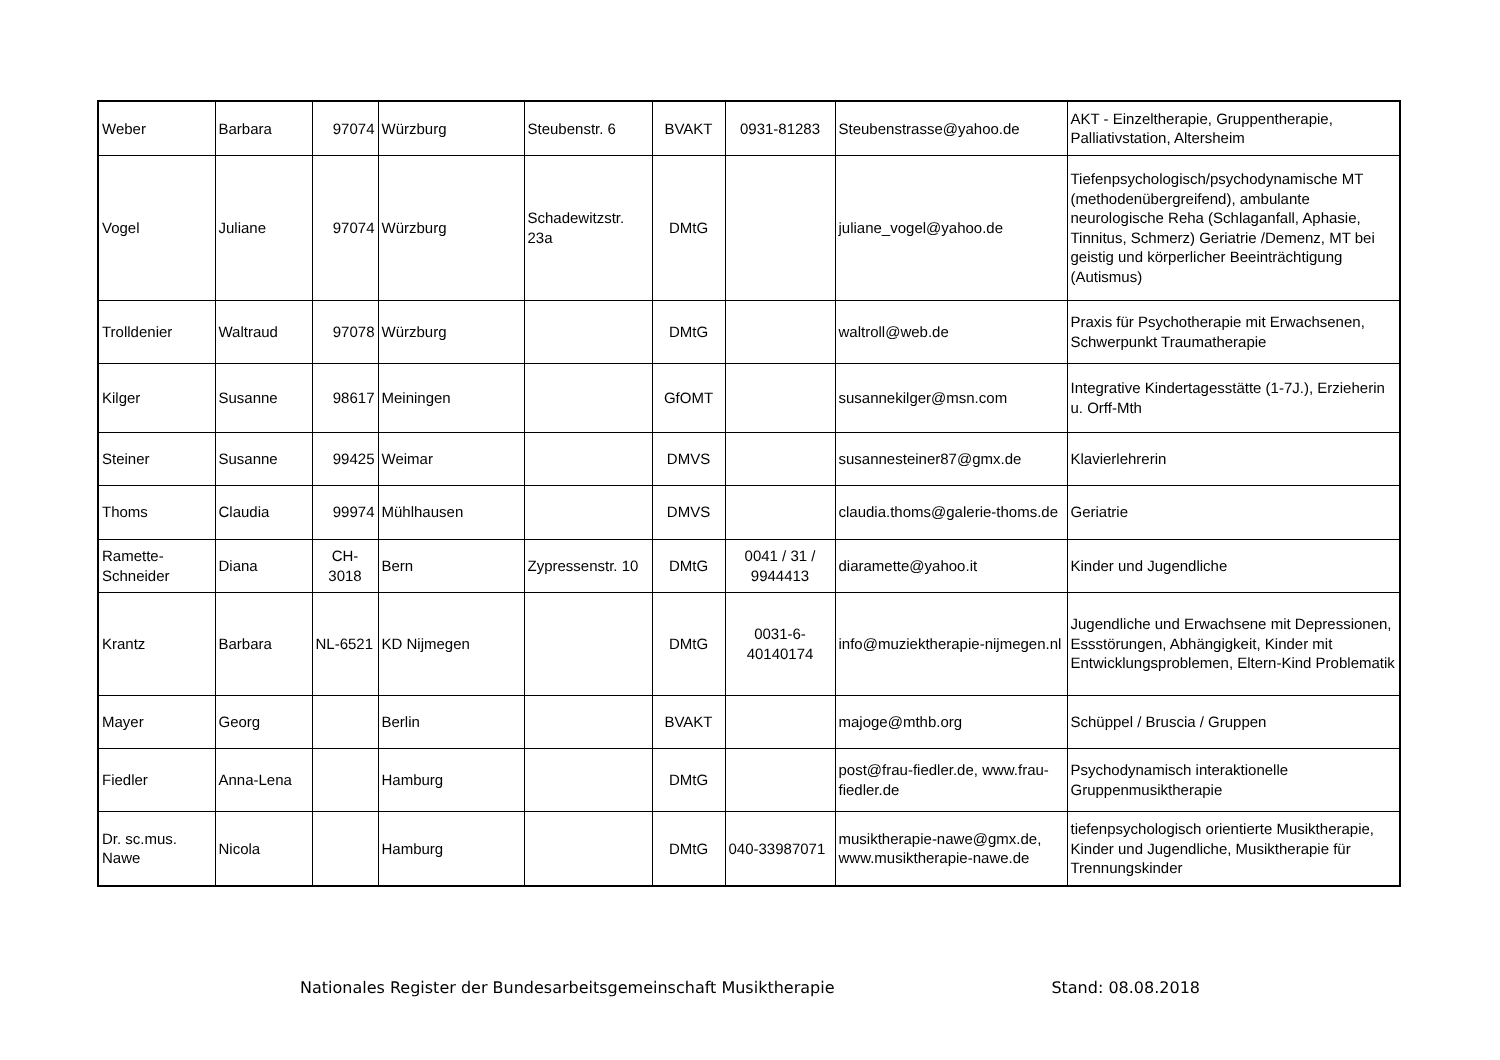| Weber | Barbara | 97074 | Würzburg | Steubenstr. 6 | BVAKT | 0931-81283 | Steubenstrasse@yahoo.de | AKT - Einzeltherapie, Gruppentherapie, Palliativstation, Altersheim |
| Vogel | Juliane | 97074 | Würzburg | Schadewitzstr. 23a | DMtG | | juliane_vogel@yahoo.de | Tiefenpsychologisch/psychodynamische MT (methodenübergreifend), ambulante neurologische Reha (Schlaganfall, Aphasie, Tinnitus, Schmerz) Geriatrie /Demenz, MT bei geistig und körperlicher Beeinträchtigung (Autismus) |
| Trolldenier | Waltraud | 97078 | Würzburg | | DMtG | | waltroll@web.de | Praxis für Psychotherapie mit Erwachsenen, Schwerpunkt Traumatherapie |
| Kilger | Susanne | 98617 | Meiningen | | GfOMT | | susannekilger@msn.com | Integrative Kindertagesstätte (1-7J.), Erzieherin u. Orff-Mth |
| Steiner | Susanne | 99425 | Weimar | | DMVS | | susannesteiner87@gmx.de | Klavierlehrerin |
| Thoms | Claudia | 99974 | Mühlhausen | | DMVS | | claudia.thoms@galerie-thoms.de | Geriatrie |
| Ramette-Schneider | Diana | CH-3018 | Bern | Zypressenstr. 10 | DMtG | 0041 / 31 / 9944413 | diaramette@yahoo.it | Kinder und Jugendliche |
| Krantz | Barbara | NL-6521 | KD Nijmegen | | DMtG | 0031-6-40140174 | info@muziektherapie-nijmegen.nl | Jugendliche und Erwachsene mit Depressionen, Essstörungen, Abhängigkeit, Kinder mit Entwicklungsproblemen, Eltern-Kind Problematik |
| Mayer | Georg | | Berlin | | BVAKT | | majoge@mthb.org | Schüppel / Bruscia / Gruppen |
| Fiedler | Anna-Lena | | Hamburg | | DMtG | | post@frau-fiedler.de, www.frau-fiedler.de | Psychodynamisch interaktionelle Gruppenmusiktherapie |
| Dr. sc.mus. Nawe | Nicola | | Hamburg | | DMtG | 040-33987071 | musiktherapie-nawe@gmx.de, www.musiktherapie-nawe.de | tiefenpsychologisch orientierte Musiktherapie, Kinder und Jugendliche, Musiktherapie für Trennungskinder |
Nationales Register der Bundesarbeitsgemeinschaft Musiktherapie Stand: 08.08.2018